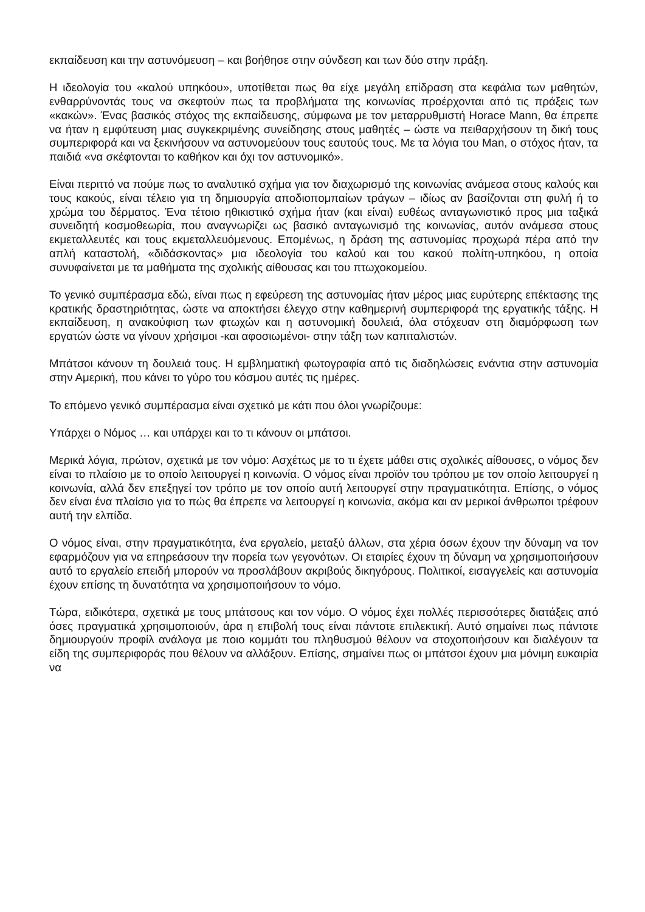εκπαίδευση και την αστυνόμευση – και βοήθησε στην σύνδεση και των δύο στην πράξη.
Η ιδεολογία του «καλού υπηκόου», υποτίθεται πως θα είχε μεγάλη επίδραση στα κεφάλια των μαθητών, ενθαρρύνοντάς τους να σκεφτούν πως τα προβλήματα της κοινωνίας προέρχονται από τις πράξεις των «κακών». Ένας βασικός στόχος της εκπαίδευσης, σύμφωνα με τον μεταρρυθμιστή Horace Mann, θα έπρεπε να ήταν η εμφύτευση μιας συγκεκριμένης συνείδησης στους μαθητές – ώστε να πειθαρχήσουν τη δική τους συμπεριφορά και να ξεκινήσουν να αστυνομεύουν τους εαυτούς τους. Με τα λόγια του Man, ο στόχος ήταν, τα παιδιά «να σκέφτονται το καθήκον και όχι τον αστυνομικό».
Είναι περιττό να πούμε πως το αναλυτικό σχήμα για τον διαχωρισμό της κοινωνίας ανάμεσα στους καλούς και τους κακούς, είναι τέλειο για τη δημιουργία αποδιοπομπαίων τράγων – ιδίως αν βασίζονται στη φυλή ή το χρώμα του δέρματος. Ένα τέτοιο ηθικιστικό σχήμα ήταν (και είναι) ευθέως ανταγωνιστικό προς μια ταξικά συνειδητή κοσμοθεωρία, που αναγνωρίζει ως βασικό ανταγωνισμό της κοινωνίας, αυτόν ανάμεσα στους εκμεταλλευτές και τους εκμεταλλευόμενους. Επομένως, η δράση της αστυνομίας προχωρά πέρα από την απλή καταστολή, «διδάσκοντας» μια ιδεολογία του καλού και του κακού πολίτη-υπηκόου, η οποία συνυφαίνεται με τα μαθήματα της σχολικής αίθουσας και του πτωχοκομείου.
Το γενικό συμπέρασμα εδώ, είναι πως η εφεύρεση της αστυνομίας ήταν μέρος μιας ευρύτερης επέκτασης της κρατικής δραστηριότητας, ώστε να αποκτήσει έλεγχο στην καθημερινή συμπεριφορά της εργατικής τάξης. Η εκπαίδευση, η ανακούφιση των φτωχών και η αστυνομική δουλειά, όλα στόχευαν στη διαμόρφωση των εργατών ώστε να γίνουν χρήσιμοι -και αφοσιωμένοι- στην τάξη των καπιταλιστών.
Μπάτσοι κάνουν τη δουλειά τους. Η εμβληματική φωτογραφία από τις διαδηλώσεις ενάντια στην αστυνομία στην Αμερική, που κάνει το γύρο του κόσμου αυτές τις ημέρες.
Το επόμενο γενικό συμπέρασμα είναι σχετικό με κάτι που όλοι γνωρίζουμε:
Υπάρχει ο Νόμος … και υπάρχει και το τι κάνουν οι μπάτσοι.
Μερικά λόγια, πρώτον, σχετικά με τον νόμο: Ασχέτως με το τι έχετε μάθει στις σχολικές αίθουσες, ο νόμος δεν είναι το πλαίσιο με το οποίο λειτουργεί η κοινωνία. Ο νόμος είναι προϊόν του τρόπου με τον οποίο λειτουργεί η κοινωνία, αλλά δεν επεξηγεί τον τρόπο με τον οποίο αυτή λειτουργεί στην πραγματικότητα. Επίσης, ο νόμος δεν είναι ένα πλαίσιο για το πώς θα έπρεπε να λειτουργεί η κοινωνία, ακόμα και αν μερικοί άνθρωποι τρέφουν αυτή την ελπίδα.
Ο νόμος είναι, στην πραγματικότητα, ένα εργαλείο, μεταξύ άλλων, στα χέρια όσων έχουν την δύναμη να τον εφαρμόζουν για να επηρεάσουν την πορεία των γεγονότων. Οι εταιρίες έχουν τη δύναμη να χρησιμοποιήσουν αυτό το εργαλείο επειδή μπορούν να προσλάβουν ακριβούς δικηγόρους. Πολιτικοί, εισαγγελείς και αστυνομία έχουν επίσης τη δυνατότητα να χρησιμοποιήσουν το νόμο.
Τώρα, ειδικότερα, σχετικά με τους μπάτσους και τον νόμο. Ο νόμος έχει πολλές περισσότερες διατάξεις από όσες πραγματικά χρησιμοποιούν, άρα η επιβολή τους είναι πάντοτε επιλεκτική. Αυτό σημαίνει πως πάντοτε δημιουργούν προφίλ ανάλογα με ποιο κομμάτι του πληθυσμού θέλουν να στοχοποιήσουν και διαλέγουν τα είδη της συμπεριφοράς που θέλουν να αλλάξουν. Επίσης, σημαίνει πως οι μπάτσοι έχουν μια μόνιμη ευκαιρία να